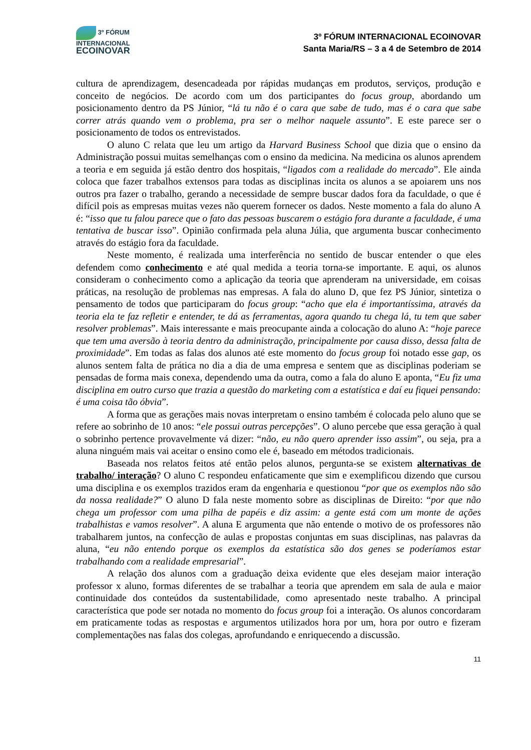3º FÓRUM
INTERNACIONAL
ECOINOVAR
3º FÓRUM INTERNACIONAL ECOINOVAR
Santa Maria/RS – 3 a 4 de Setembro de 2014
cultura de aprendizagem, desencadeada por rápidas mudanças em produtos, serviços, produção e conceito de negócios. De acordo com um dos participantes do focus group, abordando um posicionamento dentro da PS Júnior, “lá tu não é o cara que sabe de tudo, mas é o cara que sabe correr atrás quando vem o problema, pra ser o melhor naquele assunto”. E este parece ser o posicionamento de todos os entrevistados.
O aluno C relata que leu um artigo da Harvard Business School que dizia que o ensino da Administração possui muitas semelhanças com o ensino da medicina. Na medicina os alunos aprendem a teoria e em seguida já estão dentro dos hospitais, “ligados com a realidade do mercado”. Ele ainda coloca que fazer trabalhos extensos para todas as disciplinas incita os alunos a se apoiarem uns nos outros pra fazer o trabalho, gerando a necessidade de sempre buscar dados fora da faculdade, o que é difícil pois as empresas muitas vezes não querem fornecer os dados. Neste momento a fala do aluno A é: “isso que tu falou parece que o fato das pessoas buscarem o estágio fora durante a faculdade, é uma tentativa de buscar isso”. Opinião confirmada pela aluna Júlia, que argumenta buscar conhecimento através do estágio fora da faculdade.
Neste momento, é realizada uma interferência no sentido de buscar entender o que eles defendem como conhecimento e até qual medida a teoria torna-se importante. E aqui, os alunos consideram o conhecimento como a aplicação da teoria que aprenderam na universidade, em coisas práticas, na resolução de problemas nas empresas. A fala do aluno D, que fez PS Júnior, sintetiza o pensamento de todos que participaram do focus group: “acho que ela é importantíssima, através da teoria ela te faz refletir e entender, te dá as ferramentas, agora quando tu chega lá, tu tem que saber resolver problemas”. Mais interessante e mais preocupante ainda a colocação do aluno A: “hoje parece que tem uma aversão à teoria dentro da administração, principalmente por causa disso, dessa falta de proximidade”. Em todas as falas dos alunos até este momento do focus group foi notado esse gap, os alunos sentem falta de prática no dia a dia de uma empresa e sentem que as disciplinas poderiam se pensadas de forma mais conexa, dependendo uma da outra, como a fala do aluno E aponta, “Eu fiz uma disciplina em outro curso que trazia a questão do marketing com a estatística e daí eu fiquei pensando: é uma coisa tão óbvia”.
A forma que as gerações mais novas interpretam o ensino também é colocada pelo aluno que se refere ao sobrinho de 10 anos: “ele possui outras percepções”. O aluno percebe que essa geração à qual o sobrinho pertence provavelmente vá dizer: “não, eu não quero aprender isso assim”, ou seja, pra a aluna ninguém mais vai aceitar o ensino como ele é, baseado em métodos tradicionais.
Baseada nos relatos feitos até então pelos alunos, pergunta-se se existem alternativas de trabalho/ interação? O aluno C respondeu enfaticamente que sim e exemplificou dizendo que cursou uma disciplina e os exemplos trazidos eram da engenharia e questionou “por que os exemplos não são da nossa realidade?” O aluno D fala neste momento sobre as disciplinas de Direito: “por que não chega um professor com uma pilha de papéis e diz assim: a gente está com um monte de ações trabalhistas e vamos resolver”. A aluna E argumenta que não entende o motivo de os professores não trabalharem juntos, na confecção de aulas e propostas conjuntas em suas disciplinas, nas palavras da aluna, “eu não entendo porque os exemplos da estatística são dos genes se poderíamos estar trabalhando com a realidade empresarial”.
A relação dos alunos com a graduação deixa evidente que eles desejam maior interação professor x aluno, formas diferentes de se trabalhar a teoria que aprendem em sala de aula e maior continuidade dos conteúdos da sustentabilidade, como apresentado neste trabalho. A principal característica que pode ser notada no momento do focus group foi a interação. Os alunos concordaram em praticamente todas as respostas e argumentos utilizados hora por um, hora por outro e fizeram complementações nas falas dos colegas, aprofundando e enriquecendo a discussão.
11